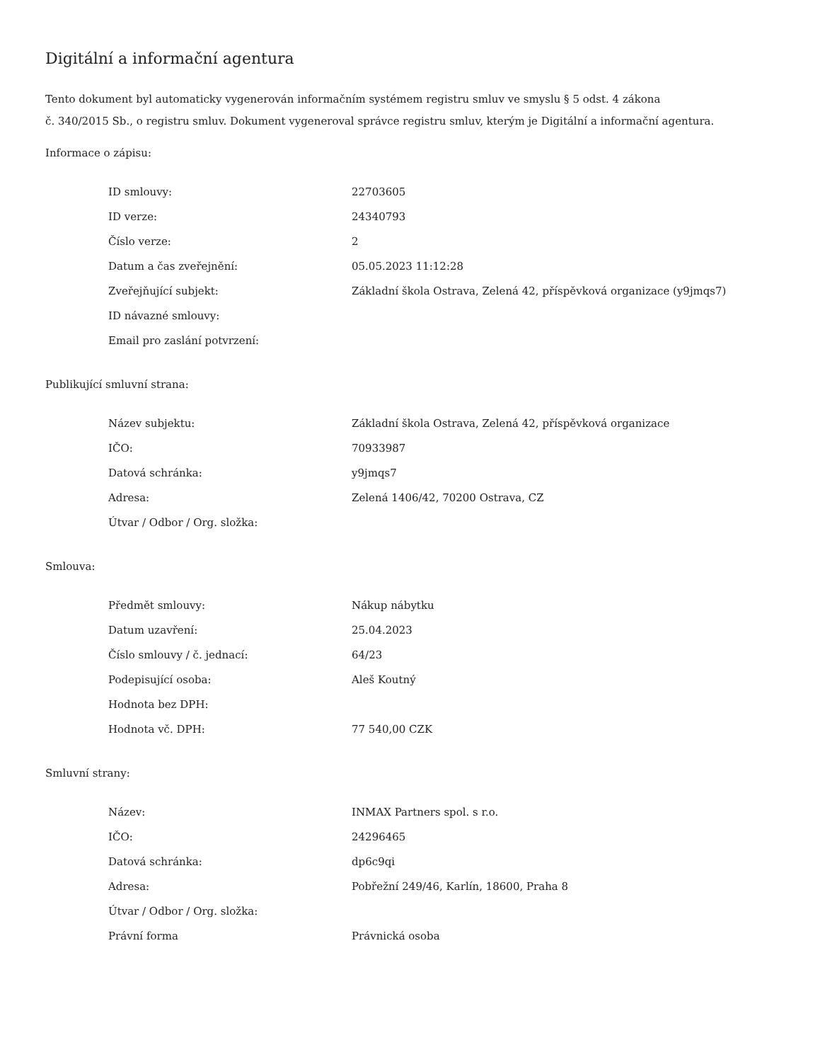Digitální a informační agentura
Tento dokument byl automaticky vygenerován informačním systémem registru smluv ve smyslu § 5 odst. 4 zákona
č. 340/2015 Sb., o registru smluv. Dokument vygeneroval správce registru smluv, kterým je Digitální a informační agentura.
Informace o zápisu:
| ID smlouvy: | 22703605 |
| ID verze: | 24340793 |
| Číslo verze: | 2 |
| Datum a čas zveřejnění: | 05.05.2023 11:12:28 |
| Zveřejňující subjekt: | Základní škola Ostrava, Zelená 42, příspěvková organizace (y9jmqs7) |
| ID návazné smlouvy: | |
| Email pro zaslání potvrzení: | |
Publikující smluvní strana:
| Název subjektu: | Základní škola Ostrava, Zelená 42, příspěvková organizace |
| IČO: | 70933987 |
| Datová schránka: | y9jmqs7 |
| Adresa: | Zelená 1406/42, 70200 Ostrava, CZ |
| Útvar / Odbor / Org. složka: | |
Smlouva:
| Předmět smlouvy: | Nákup nábytku |
| Datum uzavření: | 25.04.2023 |
| Číslo smlouvy / č. jednací: | 64/23 |
| Podepisující osoba: | Aleš Koutný |
| Hodnota bez DPH: | |
| Hodnota vč. DPH: | 77 540,00 CZK |
Smluvní strany:
| Název: | INMAX Partners spol. s r.o. |
| IČO: | 24296465 |
| Datová schránka: | dp6c9qi |
| Adresa: | Pobřežní 249/46, Karlín, 18600, Praha 8 |
| Útvar / Odbor / Org. složka: | |
| Právní forma | Právnická osoba |